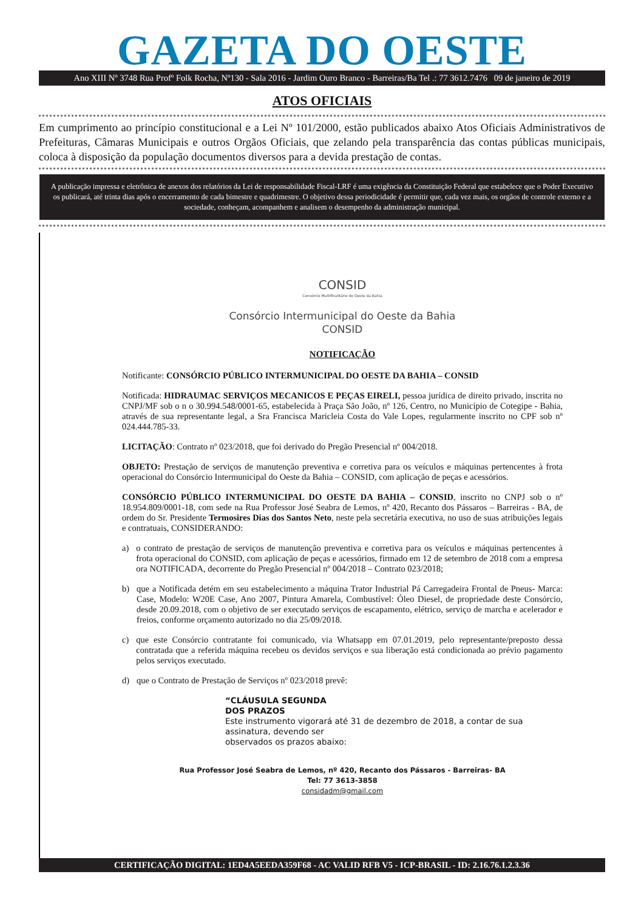GAZETA DO OESTE
Ano XIII Nº 3748 Rua Profº Folk Rocha, Nº130 - Sala 2016 - Jardim Ouro Branco - Barreiras/Ba Tel .: 77 3612.7476 09 de janeiro de 2019
ATOS OFICIAIS
Em cumprimento ao princípio constitucional e a Lei Nº 101/2000, estão publicados abaixo Atos Oficiais Administrativos de Prefeituras, Câmaras Municipais e outros Orgãos Oficiais, que zelando pela transparência das contas públicas municipais, coloca à disposição da população documentos diversos para a devida prestação de contas.
A publicação impressa e eletrônica de anexos dos relatórios da Lei de responsabilidade Fiscal-LRF é uma exigência da Constituição Federal que estabelece que o Poder Executivo os publicará, até trinta dias após o encerramento de cada bimestre e quadrimestre. O objetivo dessa periodicidade é permitir que, cada vez mais, os orgãos de controle externo e a sociedade, conheçam, acompanhem e analisem o desempenho da administração municipal.
CONSID
Consórcio Multifinalitário do Oeste da Bahia
Consórcio Intermunicipal do Oeste da Bahia
CONSID
NOTIFICAÇÃO
Notificante: CONSÓRCIO PÚBLICO INTERMUNICIPAL DO OESTE DA BAHIA – CONSID
Notificada: HIDRAUMAC SERVIÇOS MECANICOS E PEÇAS EIRELI, pessoa jurídica de direito privado, inscrita no CNPJ/MF sob o n o 30.994.548/0001-65, estabelecida à Praça São João, nº 126, Centro, no Município de Cotegipe - Bahia, através de sua representante legal, a Sra Francisca Maricleia Costa do Vale Lopes, regularmente inscrito no CPF sob nº 024.444.785-33.
LICITAÇÃO: Contrato nº 023/2018, que foi derivado do Pregão Presencial nº 004/2018.
OBJETO: Prestação de serviços de manutenção preventiva e corretiva para os veículos e máquinas pertencentes à frota operacional do Consórcio Intermunicipal do Oeste da Bahia – CONSID, com aplicação de peças e acessórios.
CONSÓRCIO PÚBLICO INTERMUNICIPAL DO OESTE DA BAHIA – CONSID, inscrito no CNPJ sob o nº 18.954.809/0001-18, com sede na Rua Professor José Seabra de Lemos, nº 420, Recanto dos Pássaros – Barreiras - BA, de ordem do Sr. Presidente Termosires Dias dos Santos Neto, neste pela secretária executiva, no uso de suas atribuições legais e contratuais, CONSIDERANDO:
a) o contrato de prestação de serviços de manutenção preventiva e corretiva para os veículos e máquinas pertencentes à frota operacional do CONSID, com aplicação de peças e acessórios, firmado em 12 de setembro de 2018 com a empresa ora NOTIFICADA, decorrente do Pregão Presencial nº 004/2018 – Contrato 023/2018;
b) que a Notificada detém em seu estabelecimento a máquina Trator Industrial Pá Carregadeira Frontal de Pneus- Marca: Case, Modelo: W20E Case, Ano 2007, Pintura Amarela, Combustível: Óleo Diesel, de propriedade deste Consórcio, desde 20.09.2018, com o objetivo de ser executado serviços de escapamento, elétrico, serviço de marcha e acelerador e freios, conforme orçamento autorizado no dia 25/09/2018.
c) que este Consórcio contratante foi comunicado, via Whatsapp em 07.01.2019, pelo representante/preposto dessa contratada que a referida máquina recebeu os devidos serviços e sua liberação está condicionada ao prévio pagamento pelos serviços executado.
d) que o Contrato de Prestação de Serviços nº 023/2018 prevê:
“CLÁUSULA SEGUNDA
DOS PRAZOS
Este instrumento vigorará até 31 de dezembro de 2018, a contar de sua assinatura, devendo ser
observados os prazos abaixo:
Rua Professor José Seabra de Lemos, nº 420, Recanto dos Pássaros - Barreiras- BA
Tel: 77 3613-3858
considadm@gmail.com
CERTIFICAÇÃO DIGITAL: 1ED4A5EEDA359F68 - AC VALID RFB V5 - ICP-BRASIL - ID: 2.16.76.1.2.3.36